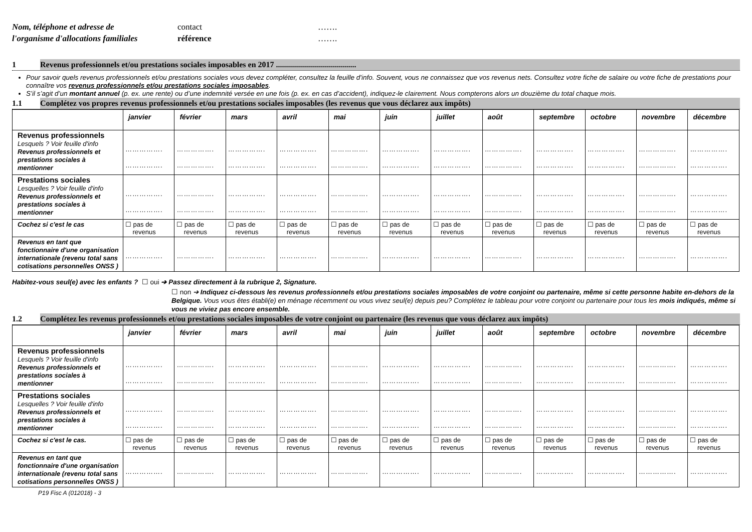Nom, téléphone et adresse de
l'organisme d'allocations familiales
contact
référence
…….
…….
1 Revenus professionnels et/ou prestations sociales imposables en 2017 ........................................
Pour savoir quels revenus professionnels et/ou prestations sociales vous devez compléter, consultez la feuille d'info. Souvent, vous ne connaissez que vos revenus nets. Consultez votre fiche de salaire ou votre fiche de prestations pour connaître vos revenus professionnels et/ou prestations sociales imposables.
S’il s’agit d’un montant annuel (p. ex. une rente) ou d’une indemnité versée en une fois (p. ex. en cas d’accident), indiquez-le clairement. Nous compterons alors un douzième du total chaque mois.
1.1 Complétez vos propres revenus professionnels et/ou prestations sociales imposables (les revenus que vous déclarez aux impôts)
| | janvier | février | mars | avril | mai | juin | juillet | août | septembre | octobre | novembre | décembre |
| --- | --- | --- | --- | --- | --- | --- | --- | --- | --- | --- | --- | --- |
| Revenus professionnels Lesquels ? Voir feuille d'info Revenus professionnels et prestations sociales à mentionner | ……………. ……………. | ……………. ……………. | ……………. ……………. | ……………. ……………. | ……………. ……………. | ……………. ……………. | ……………. ……………. | ……………. ……………. | ……………. ……………. | ……………. ……………. | ……………. ……………. | ……………. ……………. |
| Prestations sociales Lesquelles ? Voir feuille d'info Revenus professionnels et prestations sociales à mentionner | ……………. ……………. | ……………. ……………. | ……………. ……………. | ……………. ……………. | ……………. ……………. | ……………. ……………. | ……………. ……………. | ……………. ……………. | ……………. ……………. | ……………. ……………. | ……………. ……………. | ……………. ……………. |
| Cochez si c'est le cas | ☐ pas de revenus | ☐ pas de revenus | ☐ pas de revenus | ☐ pas de revenus | ☐ pas de revenus | ☐ pas de revenus | ☐ pas de revenus | ☐ pas de revenus | ☐ pas de revenus | ☐ pas de revenus | ☐ pas de revenus | ☐ pas de revenus |
| Revenus en tant que fonctionnaire d'une organisation internationale (revenu total sans cotisations personnelles ONSS ) | ……………. | ……………. | ……………. | ……………. | ……………. | ……………. | ……………. | ……………. | ……………. | ……………. | ……………. | ……………. |
Habitez-vous seul(e) avec les enfants ? ☐ oui ➔ Passez directement à la rubrique 2, Signature.
☐ non ➔ Indiquez ci-dessous les revenus professionnels et/ou prestations sociales imposables de votre conjoint ou partenaire, même si cette personne habite en-dehors de la Belgique. Vous vous êtes établi(e) en ménage récemment ou vous vivez seul(e) depuis peu? Complétez le tableau pour votre conjoint ou partenaire pour tous les mois indiqués, même si vous ne viviez pas encore ensemble.
1.2 Complétez les revenus professionnels et/ou prestations sociales imposables de votre conjoint ou partenaire (les revenus que vous déclarez aux impôts)
| | janvier | février | mars | avril | mai | juin | juillet | août | septembre | octobre | novembre | décembre |
| --- | --- | --- | --- | --- | --- | --- | --- | --- | --- | --- | --- | --- |
| Revenus professionnels Lesquels ? Voir feuille d'info Revenus professionnels et prestations sociales à mentionner | ……………. ……………. | ……………. ……………. | ……………. ……………. | ……………. ……………. | ……………. ……………. | ……………. ……………. | ……………. ……………. | ……………. ……………. | ……………. ……………. | ……………. ……………. | ……………. ……………. | ……………. ……………. |
| Prestations sociales Lesquelles ? Voir feuille d'info Revenus professionnels et prestations sociales à mentionner | ……………. ……………. | ……………. ……………. | ……………. ……………. | ……………. ……………. | ……………. ……………. | ……………. ……………. | ……………. ……………. | ……………. ……………. | ……………. ……………. | ……………. ……………. | ……………. ……………. | ……………. ……………. |
| Cochez si c'est le cas. | ☐ pas de revenus | ☐ pas de revenus | ☐ pas de revenus | ☐ pas de revenus | ☐ pas de revenus | ☐ pas de revenus | ☐ pas de revenus | ☐ pas de revenus | ☐ pas de revenus | ☐ pas de revenus | ☐ pas de revenus | ☐ pas de revenus |
| Revenus en tant que fonctionnaire d'une organisation internationale (revenu total sans cotisations personnelles ONSS ) | ……………. | ……………. | ……………. | ……………. | ……………. | ……………. | ……………. | ……………. | ……………. | ……………. | ……………. | ……………. |
P19 Fisc A (012018) - 3